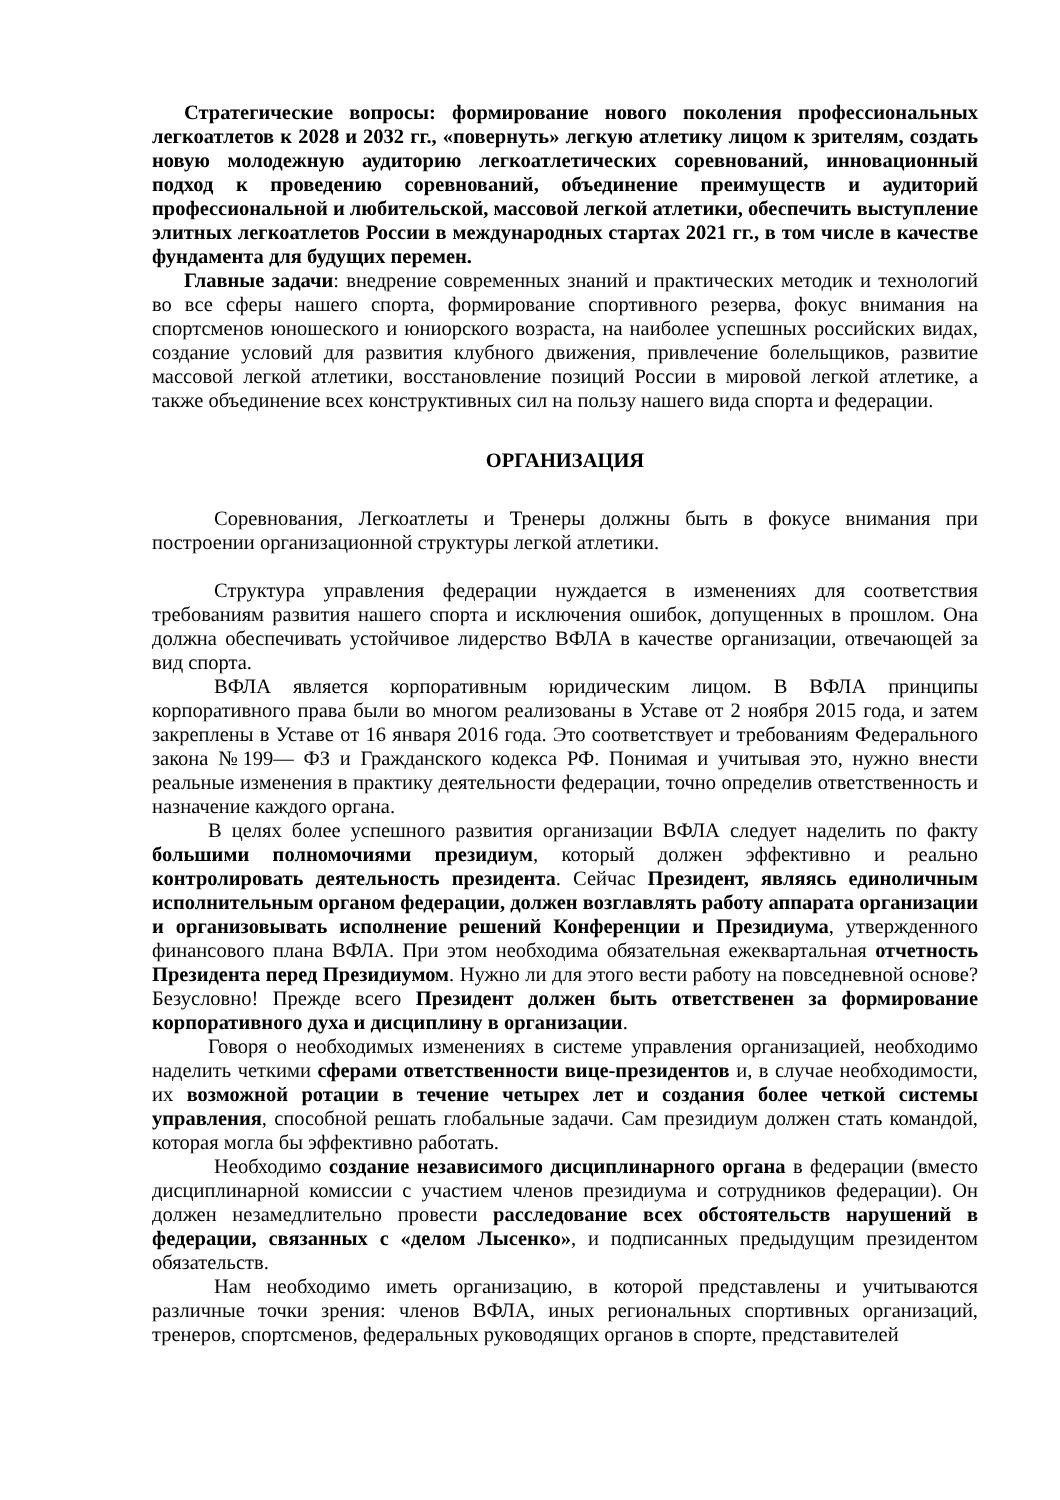Стратегические вопросы: формирование нового поколения профессиональных легкоатлетов к 2028 и 2032 гг., «повернуть» легкую атлетику лицом к зрителям, создать новую молодежную аудиторию легкоатлетических соревнований, инновационный подход к проведению соревнований, объединение преимуществ и аудиторий профессиональной и любительской, массовой легкой атлетики, обеспечить выступление элитных легкоатлетов России в международных стартах 2021 гг., в том числе в качестве фундамента для будущих перемен.
Главные задачи: внедрение современных знаний и практических методик и технологий во все сферы нашего спорта, формирование спортивного резерва, фокус внимания на спортсменов юношеского и юниорского возраста, на наиболее успешных российских видах, создание условий для развития клубного движения, привлечение болельщиков, развитие массовой легкой атлетики, восстановление позиций России в мировой легкой атлетике, а также объединение всех конструктивных сил на пользу нашего вида спорта и федерации.
ОРГАНИЗАЦИЯ
Соревнования, Легкоатлеты и Тренеры должны быть в фокусе внимания при построении организационной структуры легкой атлетики.
Структура управления федерации нуждается в изменениях для соответствия требованиям развития нашего спорта и исключения ошибок, допущенных в прошлом. Она должна обеспечивать устойчивое лидерство ВФЛА в качестве организации, отвечающей за вид спорта.
ВФЛА является корпоративным юридическим лицом. В ВФЛА принципы корпоративного права были во многом реализованы в Уставе от 2 ноября 2015 года, и затем закреплены в Уставе от 16 января 2016 года. Это соответствует и требованиям Федерального закона №199— ФЗ и Гражданского кодекса РФ. Понимая и учитывая это, нужно внести реальные изменения в практику деятельности федерации, точно определив ответственность и назначение каждого органа.
В целях более успешного развития организации ВФЛА следует наделить по факту большими полномочиями президиум, который должен эффективно и реально контролировать деятельность президента. Сейчас Президент, являясь единоличным исполнительным органом федерации, должен возглавлять работу аппарата организации и организовывать исполнение решений Конференции и Президиума, утвержденного финансового плана ВФЛА. При этом необходима обязательная ежеквартальная отчетность Президента перед Президиумом. Нужно ли для этого вести работу на повседневной основе? Безусловно! Прежде всего Президент должен быть ответственен за формирование корпоративного духа и дисциплину в организации.
Говоря о необходимых изменениях в системе управления организацией, необходимо наделить четкими сферами ответственности вице-президентов и, в случае необходимости, их возможной ротации в течение четырех лет и создания более четкой системы управления, способной решать глобальные задачи. Сам президиум должен стать командой, которая могла бы эффективно работать.
Необходимо создание независимого дисциплинарного органа в федерации (вместо дисциплинарной комиссии с участием членов президиума и сотрудников федерации). Он должен незамедлительно провести расследование всех обстоятельств нарушений в федерации, связанных с «делом Лысенко», и подписанных предыдущим президентом обязательств.
Нам необходимо иметь организацию, в которой представлены и учитываются различные точки зрения: членов ВФЛА, иных региональных спортивных организаций, тренеров, спортсменов, федеральных руководящих органов в спорте, представителей